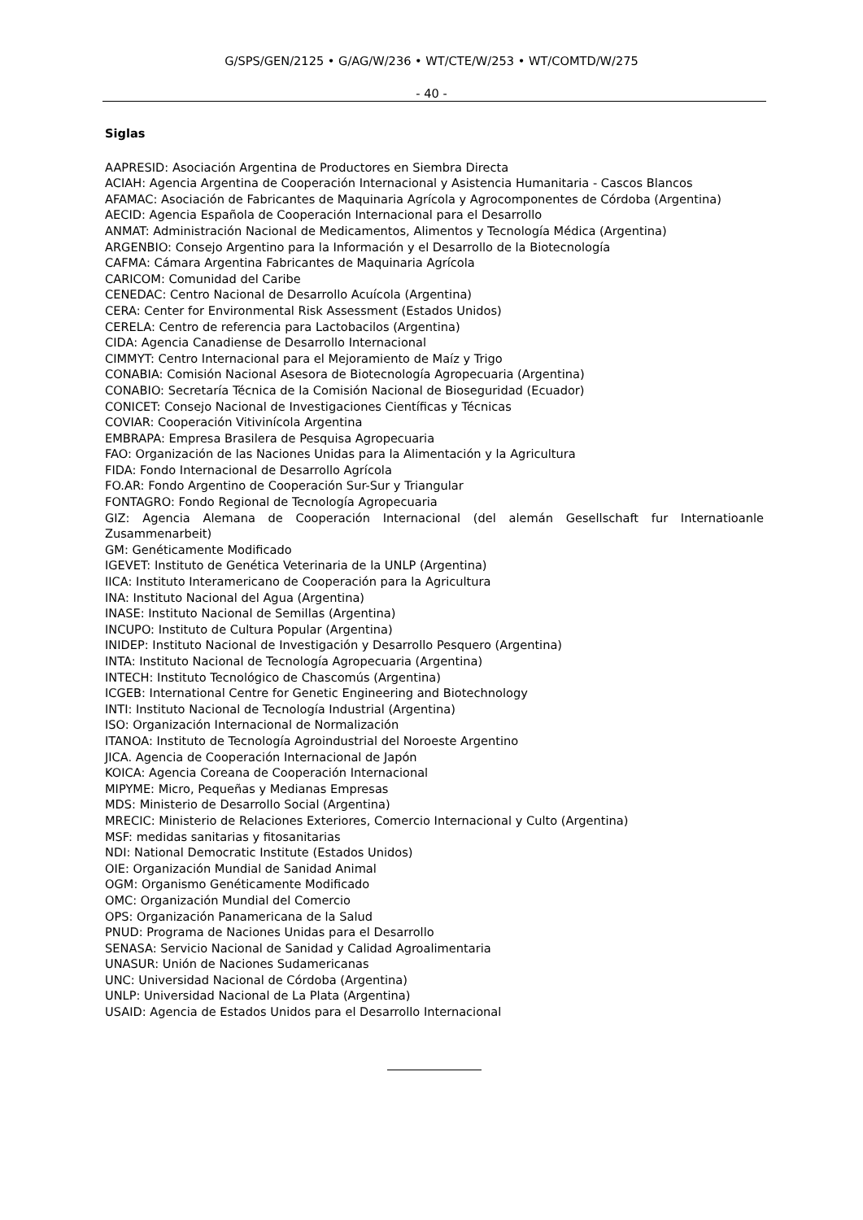G/SPS/GEN/2125 • G/AG/W/236 • WT/CTE/W/253 • WT/COMTD/W/275
- 40 -
Siglas
AAPRESID: Asociación Argentina de Productores en Siembra Directa
ACIAH: Agencia Argentina de Cooperación Internacional y Asistencia Humanitaria - Cascos Blancos
AFAMAC: Asociación de Fabricantes de Maquinaria Agrícola y Agrocomponentes de Córdoba (Argentina)
AECID: Agencia Española de Cooperación Internacional para el Desarrollo
ANMAT: Administración Nacional de Medicamentos, Alimentos y Tecnología Médica (Argentina)
ARGENBIO: Consejo Argentino para la Información y el Desarrollo de la Biotecnología
CAFMA: Cámara Argentina Fabricantes de Maquinaria Agrícola
CARICOM: Comunidad del Caribe
CENEDAC: Centro Nacional de Desarrollo Acuícola (Argentina)
CERA: Center for Environmental Risk Assessment (Estados Unidos)
CERELA: Centro de referencia para Lactobacilos (Argentina)
CIDA: Agencia Canadiense de Desarrollo Internacional
CIMMYT: Centro Internacional para el Mejoramiento de Maíz y Trigo
CONABIA: Comisión Nacional Asesora de Biotecnología Agropecuaria (Argentina)
CONABIO: Secretaría Técnica de la Comisión Nacional de Bioseguridad (Ecuador)
CONICET: Consejo Nacional de Investigaciones Científicas y Técnicas
COVIAR: Cooperación Vitivinícola Argentina
EMBRAPA: Empresa Brasilera de Pesquisa Agropecuaria
FAO: Organización de las Naciones Unidas para la Alimentación y la Agricultura
FIDA: Fondo Internacional de Desarrollo Agrícola
FO.AR: Fondo Argentino de Cooperación Sur-Sur y Triangular
FONTAGRO: Fondo Regional de Tecnología Agropecuaria
GIZ: Agencia Alemana de Cooperación Internacional (del alemán Gesellschaft fur Internatioanle Zusammenarbeit)
GM: Genéticamente Modificado
IGEVET: Instituto de Genética Veterinaria de la UNLP (Argentina)
IICA: Instituto Interamericano de Cooperación para la Agricultura
INA: Instituto Nacional del Agua (Argentina)
INASE: Instituto Nacional de Semillas (Argentina)
INCUPO: Instituto de Cultura Popular (Argentina)
INIDEP: Instituto Nacional de Investigación y Desarrollo Pesquero (Argentina)
INTA: Instituto Nacional de Tecnología Agropecuaria (Argentina)
INTECH: Instituto Tecnológico de Chascomús (Argentina)
ICGEB: International Centre for Genetic Engineering and Biotechnology
INTI: Instituto Nacional de Tecnología Industrial (Argentina)
ISO: Organización Internacional de Normalización
ITANOA: Instituto de Tecnología Agroindustrial del Noroeste Argentino
JICA. Agencia de Cooperación Internacional de Japón
KOICA: Agencia Coreana de Cooperación Internacional
MIPYME: Micro, Pequeñas y Medianas Empresas
MDS: Ministerio de Desarrollo Social (Argentina)
MRECIC: Ministerio de Relaciones Exteriores, Comercio Internacional y Culto (Argentina)
MSF: medidas sanitarias y fitosanitarias
NDI: National Democratic Institute (Estados Unidos)
OIE: Organización Mundial de Sanidad Animal
OGM: Organismo Genéticamente Modificado
OMC: Organización Mundial del Comercio
OPS: Organización Panamericana de la Salud
PNUD: Programa de Naciones Unidas para el Desarrollo
SENASA: Servicio Nacional de Sanidad y Calidad Agroalimentaria
UNASUR: Unión de Naciones Sudamericanas
UNC: Universidad Nacional de Córdoba (Argentina)
UNLP: Universidad Nacional de La Plata (Argentina)
USAID: Agencia de Estados Unidos para el Desarrollo Internacional